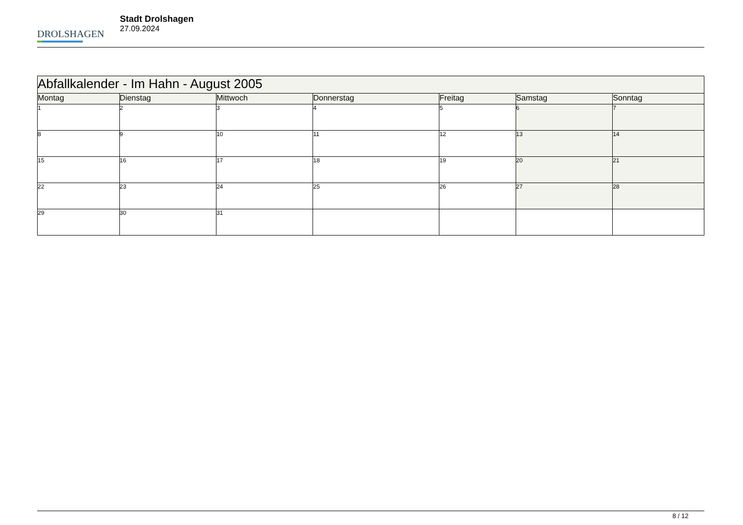DROLSHAGEN
Stadt Drolshagen
27.09.2024
| Abfallkalender - Im Hahn - August 2005 | | | | | | |
| --- | --- | --- | --- | --- | --- | --- |
| Montag | Dienstag | Mittwoch | Donnerstag | Freitag | Samstag | Sonntag |
| 1 | 2 | 3 | 4 | 5 | 6 | 7 |
| 8 | 9 | 10 | 11 | 12 | 13 | 14 |
| 15 | 16 | 17 | 18 | 19 | 20 | 21 |
| 22 | 23 | 24 | 25 | 26 | 27 | 28 |
| 29 | 30 | 31 | | | | |
8 / 12